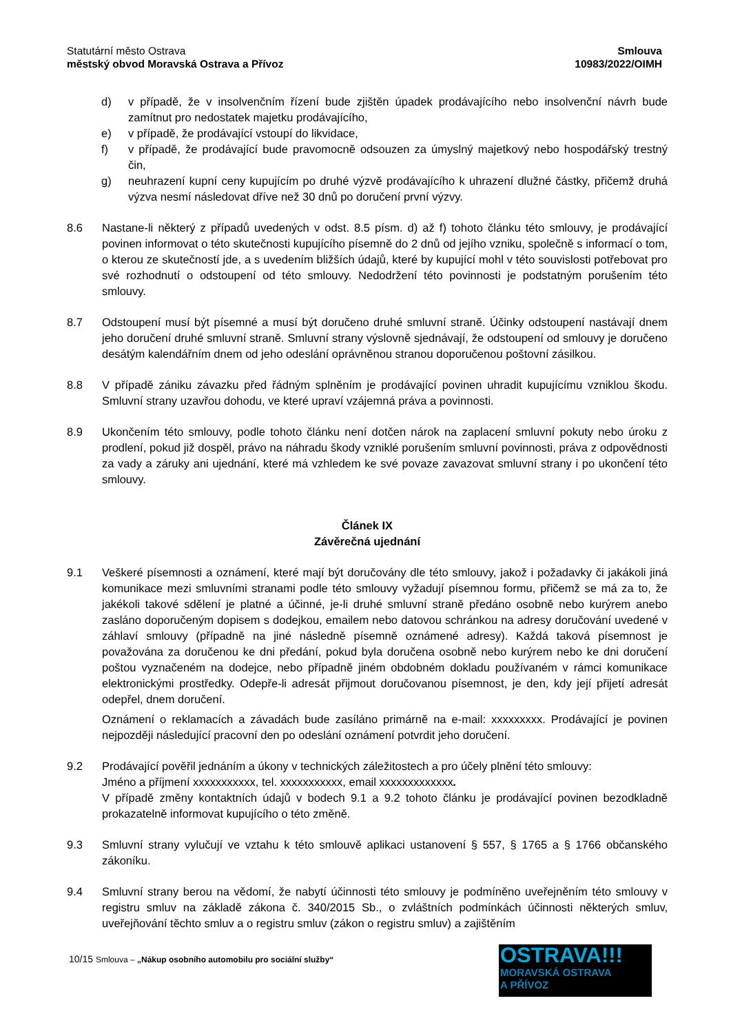Statutární město Ostrava
městský obvod Moravská Ostrava a Přívoz
Smlouva
10983/2022/OIMH
d) v případě, že v insolvenčním řízení bude zjištěn úpadek prodávajícího nebo insolvenční návrh bude zamítnut pro nedostatek majetku prodávajícího,
e) v případě, že prodávající vstoupí do likvidace,
f) v případě, že prodávající bude pravomocně odsouzen za úmyslný majetkový nebo hospodářský trestný čin,
g) neuhrazení kupní ceny kupujícím po druhé výzvě prodávajícího k uhrazení dlužné částky, přičemž druhá výzva nesmí následovat dříve než 30 dnů po doručení první výzvy.
8.6 Nastane-li některý z případů uvedených v odst. 8.5 písm. d) až f) tohoto článku této smlouvy, je prodávající povinen informovat o této skutečnosti kupujícího písemně do 2 dnů od jejího vzniku, společně s informací o tom, o kterou ze skutečností jde, a s uvedením bližších údajů, které by kupující mohl v této souvislosti potřebovat pro své rozhodnutí o odstoupení od této smlouvy. Nedodržení této povinnosti je podstatným porušením této smlouvy.
8.7 Odstoupení musí být písemné a musí být doručeno druhé smluvní straně. Účinky odstoupení nastávají dnem jeho doručení druhé smluvní straně. Smluvní strany výslovně sjednávají, že odstoupení od smlouvy je doručeno desátým kalendářním dnem od jeho odeslání oprávněnou stranou doporučenou poštovní zásilkou.
8.8 V případě zániku závazku před řádným splněním je prodávající povinen uhradit kupujícímu vzniklou škodu. Smluvní strany uzavřou dohodu, ve které upraví vzájemná práva a povinnosti.
8.9 Ukončením této smlouvy, podle tohoto článku není dotčen nárok na zaplacení smluvní pokuty nebo úroku z prodlení, pokud již dospěl, právo na náhradu škody vzniklé porušením smluvní povinnosti, práva z odpovědnosti za vady a záruky ani ujednání, které má vzhledem ke své povaze zavazovat smluvní strany i po ukončení této smlouvy.
Článek IX
Závěrečná ujednání
9.1 Veškeré písemnosti a oznámení, které mají být doručovány dle této smlouvy, jakož i požadavky či jakákoli jiná komunikace mezi smluvními stranami podle této smlouvy vyžadují písemnou formu, přičemž se má za to, že jakékoli takové sdělení je platné a účinné, je-li druhé smluvní straně předáno osobně nebo kurýrem anebo zasláno doporučeným dopisem s dodejkou, emailem nebo datovou schránkou na adresy doručování uvedené v záhlaví smlouvy (případně na jiné následně písemně oznámené adresy). Každá taková písemnost je považována za doručenou ke dni předání, pokud byla doručena osobně nebo kurýrem nebo ke dni doručení poštou vyznačeném na dodejce, nebo případně jiném obdobném dokladu používaném v rámci komunikace elektronickými prostředky. Odepře-li adresát přijmout doručovanou písemnost, je den, kdy její přijetí adresát odepřel, dnem doručení.
Oznámení o reklamacích a závadách bude zasíláno primárně na e-mail: xxxxxxxxx. Prodávající je povinen nejpozději následující pracovní den po odeslání oznámení potvrdit jeho doručení.
9.2 Prodávající pověřil jednáním a úkony v technických záležitostech a pro účely plnění této smlouvy:
Jméno a příjmení xxxxxxxxxxx, tel. xxxxxxxxxxx, email xxxxxxxxxxxxx.
V případě změny kontaktních údajů v bodech 9.1 a 9.2 tohoto článku je prodávající povinen bezodkladně prokazatelně informovat kupujícího o této změně.
9.3 Smluvní strany vylučují ve vztahu k této smlouvě aplikaci ustanovení § 557, § 1765 a § 1766 občanského zákoníku.
9.4 Smluvní strany berou na vědomí, že nabytí účinnosti této smlouvy je podmíněno uveřejněním této smlouvy v registru smluv na základě zákona č. 340/2015 Sb., o zvláštních podmínkách účinnosti některých smluv, uveřejňování těchto smluv a o registru smluv (zákon o registru smluv) a zajištěním
10/15 Smlouva – „Nákup osobního automobilu pro sociální služby“
OSTRAVA!!!
MORAVSKÁ OSTRAVA
A PŘÍVOZ